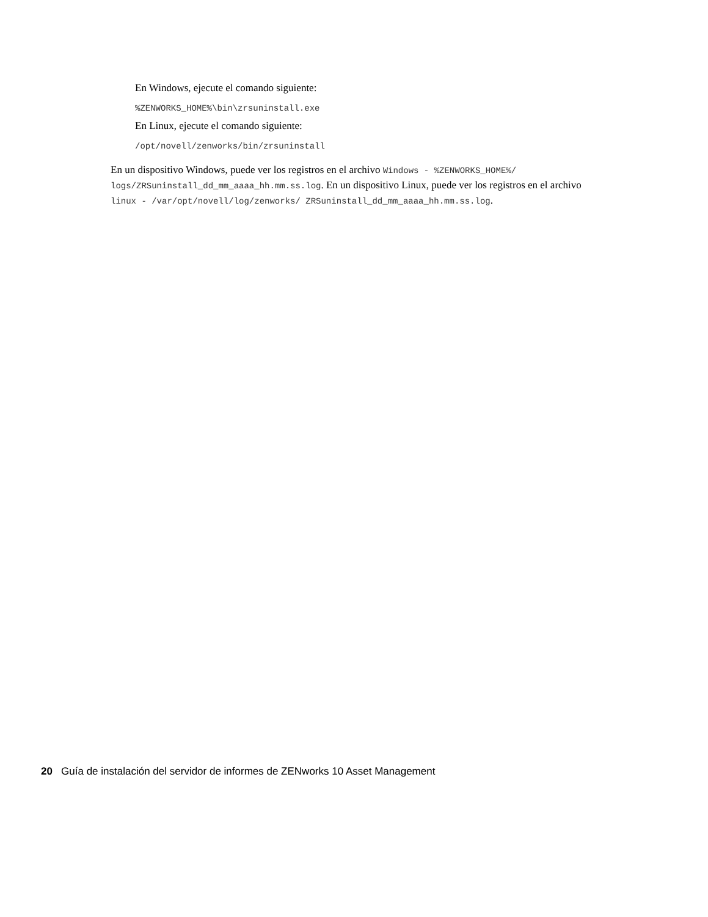En Windows, ejecute el comando siguiente:
%ZENWORKS_HOME%\bin\zrsuninstall.exe
En Linux, ejecute el comando siguiente:
/opt/novell/zenworks/bin/zrsuninstall
En un dispositivo Windows, puede ver los registros en el archivo Windows - %ZENWORKS_HOME%/ logs/ZRSuninstall_dd_mm_aaaa_hh.mm.ss.log. En un dispositivo Linux, puede ver los registros en el archivo linux - /var/opt/novell/log/zenworks/ ZRSuninstall_dd_mm_aaaa_hh.mm.ss.log.
20 Guía de instalación del servidor de informes de ZENworks 10 Asset Management